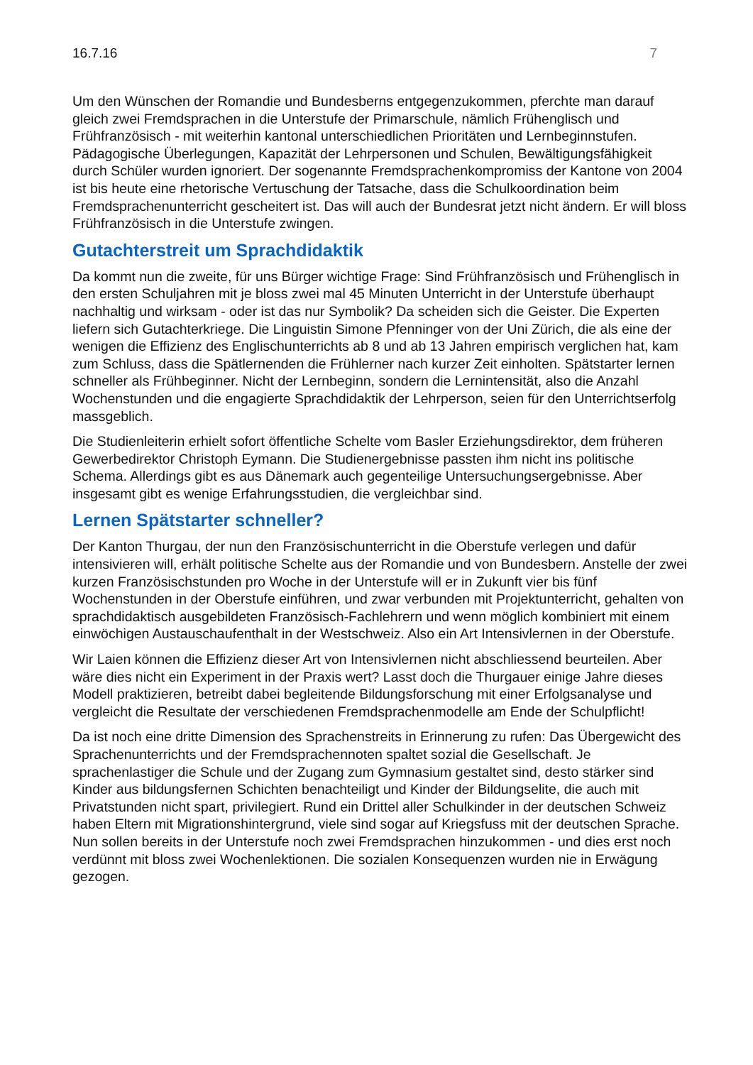16.7.16 7
Um den Wünschen der Romandie und Bundesberns entgegenzukommen, pferchte man darauf gleich zwei Fremdsprachen in die Unterstufe der Primarschule, nämlich Frühenglisch und Frühfranzösisch - mit weiterhin kantonal unterschiedlichen Prioritäten und Lernbeginnstufen. Pädagogische Überlegungen, Kapazität der Lehrpersonen und Schulen, Bewältigungsfähigkeit durch Schüler wurden ignoriert. Der sogenannte Fremdsprachenkompromiss der Kantone von 2004 ist bis heute eine rhetorische Vertuschung der Tatsache, dass die Schulkoordination beim Fremdsprachenunterricht gescheitert ist. Das will auch der Bundesrat jetzt nicht ändern. Er will bloss Frühfranzösisch in die Unterstufe zwingen.
Gutachterstreit um Sprachdidaktik
Da kommt nun die zweite, für uns Bürger wichtige Frage: Sind Frühfranzösisch und Frühenglisch in den ersten Schuljahren mit je bloss zwei mal 45 Minuten Unterricht in der Unterstufe überhaupt nachhaltig und wirksam - oder ist das nur Symbolik? Da scheiden sich die Geister. Die Experten liefern sich Gutachterkriege. Die Linguistin Simone Pfenninger von der Uni Zürich, die als eine der wenigen die Effizienz des Englischunterrichts ab 8 und ab 13 Jahren empirisch verglichen hat, kam zum Schluss, dass die Spätlernenden die Frühlerner nach kurzer Zeit einholten. Spätstarter lernen schneller als Frühbeginner. Nicht der Lernbeginn, sondern die Lernintensität, also die Anzahl Wochenstunden und die engagierte Sprachdidaktik der Lehrperson, seien für den Unterrichtserfolg massgeblich.
Die Studienleiterin erhielt sofort öffentliche Schelte vom Basler Erziehungsdirektor, dem früheren Gewerbedirektor Christoph Eymann. Die Studienergebnisse passten ihm nicht ins politische Schema. Allerdings gibt es aus Dänemark auch gegenteilige Untersuchungsergebnisse. Aber insgesamt gibt es wenige Erfahrungsstudien, die vergleichbar sind.
Lernen Spätstarter schneller?
Der Kanton Thurgau, der nun den Französischunterricht in die Oberstufe verlegen und dafür intensivieren will, erhält politische Schelte aus der Romandie und von Bundesbern. Anstelle der zwei kurzen Französischstunden pro Woche in der Unterstufe will er in Zukunft vier bis fünf Wochenstunden in der Oberstufe einführen, und zwar verbunden mit Projektunterricht, gehalten von sprachdidaktisch ausgebildeten Französisch-Fachlehrern und wenn möglich kombiniert mit einem einwöchigen Austauschaufenthalt in der Westschweiz. Also ein Art Intensivlernen in der Oberstufe.
Wir Laien können die Effizienz dieser Art von Intensivlernen nicht abschliessend beurteilen. Aber wäre dies nicht ein Experiment in der Praxis wert? Lasst doch die Thurgauer einige Jahre dieses Modell praktizieren, betreibt dabei begleitende Bildungsforschung mit einer Erfolgsanalyse und vergleicht die Resultate der verschiedenen Fremdsprachenmodelle am Ende der Schulpflicht!
Da ist noch eine dritte Dimension des Sprachenstreits in Erinnerung zu rufen: Das Übergewicht des Sprachenunterrichts und der Fremdsprachennoten spaltet sozial die Gesellschaft. Je sprachenlastiger die Schule und der Zugang zum Gymnasium gestaltet sind, desto stärker sind Kinder aus bildungsfernen Schichten benachteiligt und Kinder der Bildungselite, die auch mit Privatstunden nicht spart, privilegiert. Rund ein Drittel aller Schulkinder in der deutschen Schweiz haben Eltern mit Migrationshintergrund, viele sind sogar auf Kriegsfuss mit der deutschen Sprache. Nun sollen bereits in der Unterstufe noch zwei Fremdsprachen hinzukommen - und dies erst noch verdünnt mit bloss zwei Wochenlektionen. Die sozialen Konsequenzen wurden nie in Erwägung gezogen.